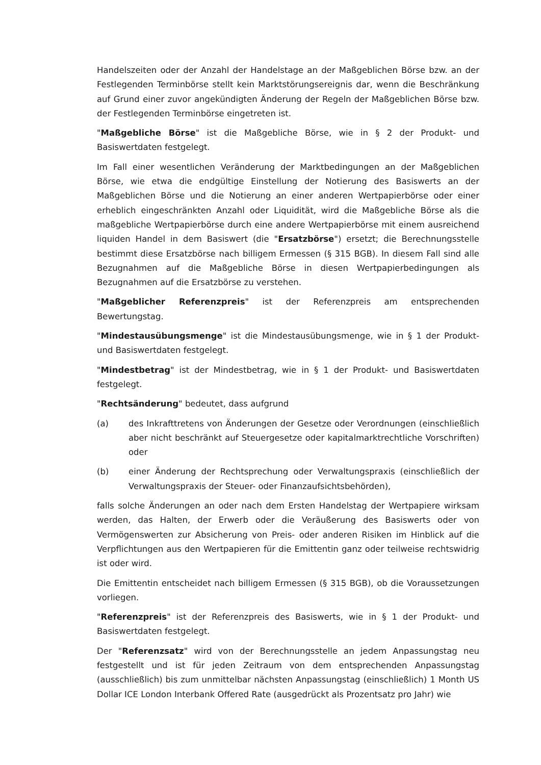Handelszeiten oder der Anzahl der Handelstage an der Maßgeblichen Börse bzw. an der Festlegenden Terminbörse stellt kein Marktstörungsereignis dar, wenn die Beschränkung auf Grund einer zuvor angekündigten Änderung der Regeln der Maßgeblichen Börse bzw. der Festlegenden Terminbörse eingetreten ist.
"Maßgebliche Börse" ist die Maßgebliche Börse, wie in § 2 der Produkt- und Basiswertdaten festgelegt.
Im Fall einer wesentlichen Veränderung der Marktbedingungen an der Maßgeblichen Börse, wie etwa die endgültige Einstellung der Notierung des Basiswerts an der Maßgeblichen Börse und die Notierung an einer anderen Wertpapierbörse oder einer erheblich eingeschränkten Anzahl oder Liquidität, wird die Maßgebliche Börse als die maßgebliche Wertpapierbörse durch eine andere Wertpapierbörse mit einem ausreichend liquiden Handel in dem Basiswert (die "Ersatzbörse") ersetzt; die Berechnungsstelle bestimmt diese Ersatzbörse nach billigem Ermessen (§ 315 BGB). In diesem Fall sind alle Bezugnahmen auf die Maßgebliche Börse in diesen Wertpapierbedingungen als Bezugnahmen auf die Ersatzbörse zu verstehen.
"Maßgeblicher Referenzpreis" ist der Referenzpreis am entsprechenden Bewertungstag.
"Mindestausübungsmenge" ist die Mindestausübungsmenge, wie in § 1 der Produkt- und Basiswertdaten festgelegt.
"Mindestbetrag" ist der Mindestbetrag, wie in § 1 der Produkt- und Basiswertdaten festgelegt.
"Rechtsänderung" bedeutet, dass aufgrund
(a) des Inkrafttretens von Änderungen der Gesetze oder Verordnungen (einschließlich aber nicht beschränkt auf Steuergesetze oder kapitalmarktrechtliche Vorschriften) oder
(b) einer Änderung der Rechtsprechung oder Verwaltungspraxis (einschließlich der Verwaltungspraxis der Steuer- oder Finanzaufsichtsbehörden),
falls solche Änderungen an oder nach dem Ersten Handelstag der Wertpapiere wirksam werden, das Halten, der Erwerb oder die Veräußerung des Basiswerts oder von Vermögenswerten zur Absicherung von Preis- oder anderen Risiken im Hinblick auf die Verpflichtungen aus den Wertpapieren für die Emittentin ganz oder teilweise rechtswidrig ist oder wird.
Die Emittentin entscheidet nach billigem Ermessen (§ 315 BGB), ob die Voraussetzungen vorliegen.
"Referenzpreis" ist der Referenzpreis des Basiswerts, wie in § 1 der Produkt- und Basiswertdaten festgelegt.
Der "Referenzsatz" wird von der Berechnungsstelle an jedem Anpassungstag neu festgestellt und ist für jeden Zeitraum von dem entsprechenden Anpassungstag (ausschließlich) bis zum unmittelbar nächsten Anpassungstag (einschließlich) 1 Month US Dollar ICE London Interbank Offered Rate (ausgedrückt als Prozentsatz pro Jahr) wie